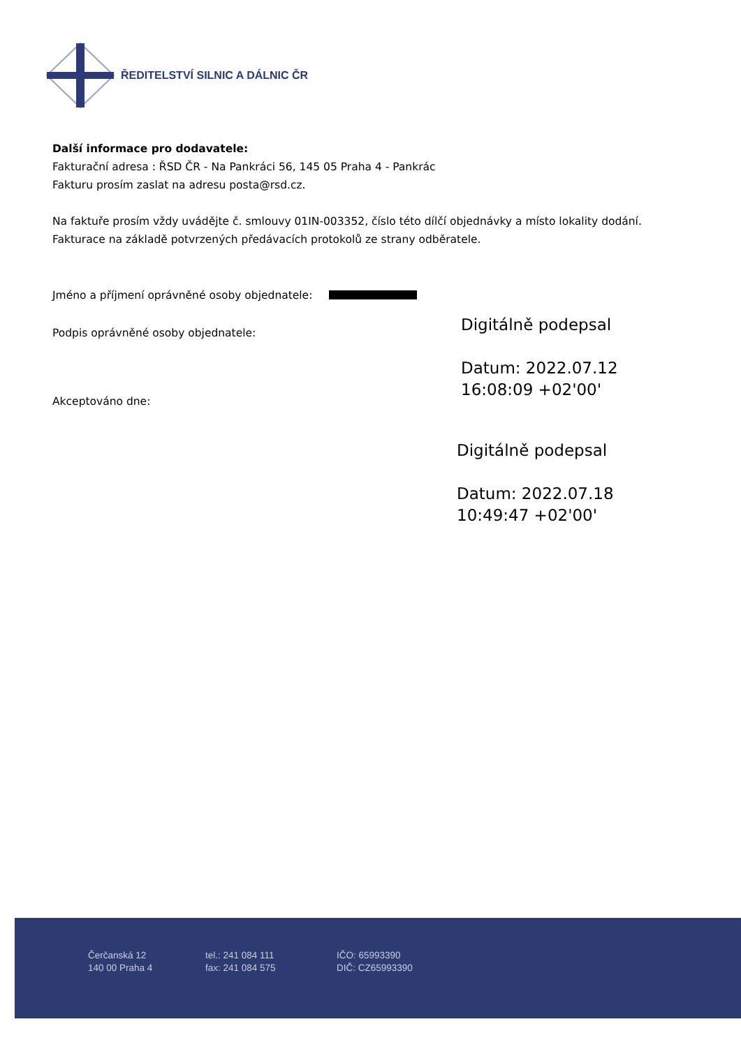ŘEDITELSTVÍ SILNIC A DÁLNIC ČR
Další informace pro dodavatele:
Fakturační adresa : ŘSD ČR - Na Pankráci 56, 145 05 Praha 4 - Pankrác
Fakturu prosím zaslat na adresu posta@rsd.cz.
Na faktuře prosím vždy uvádějte č. smlouvy 01IN-003352, číslo této dílčí objednávky a místo lokality dodání.
Fakturace na základě potvrzených předávacích protokolů ze strany odběratele.
Jméno a příjmení oprávněné osoby objednatele:
Podpis oprávněné osoby objednatele:
Akceptováno dne:
Digitálně podepsal
Datum: 2022.07.12
16:08:09 +02'00'
Digitálně podepsal
Datum: 2022.07.18
10:49:47 +02'00'
Čerčanská 12
140 00 Praha 4
tel.: 241 084 111
fax: 241 084 575
IČO: 65993390
DIČ: CZ65993390